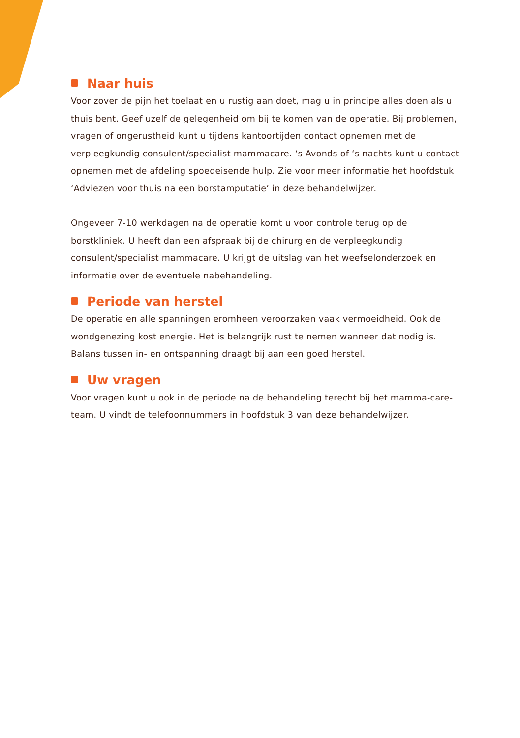Naar huis
Voor zover de pijn het toelaat en u rustig aan doet, mag u in principe alles doen als u thuis bent. Geef uzelf de gelegenheid om bij te komen van de operatie. Bij problemen, vragen of ongerustheid kunt u tijdens kantoortijden contact opnemen met de verpleegkundig consulent/specialist mammacare. ‘s Avonds of ‘s nachts kunt u contact opnemen met de afdeling spoedeisende hulp. Zie voor meer informatie het hoofdstuk ‘Adviezen voor thuis na een borstamputatie’ in deze behandelwijzer.
Ongeveer 7-10 werkdagen na de operatie komt u voor controle terug op de borstkliniek. U heeft dan een afspraak bij de chirurg en de verpleegkundig consulent/specialist mammacare. U krijgt de uitslag van het weefselonderzoek en informatie over de eventuele nabehandeling.
Periode van herstel
De operatie en alle spanningen eromheen veroorzaken vaak vermoeidheid. Ook de wondgenezing kost energie. Het is belangrijk rust te nemen wanneer dat nodig is. Balans tussen in- en ontspanning draagt bij aan een goed herstel.
Uw vragen
Voor vragen kunt u ook in de periode na de behandeling terecht bij het mamma-care-team. U vindt de telefoonnummers in hoofdstuk 3 van deze behandelwijzer.